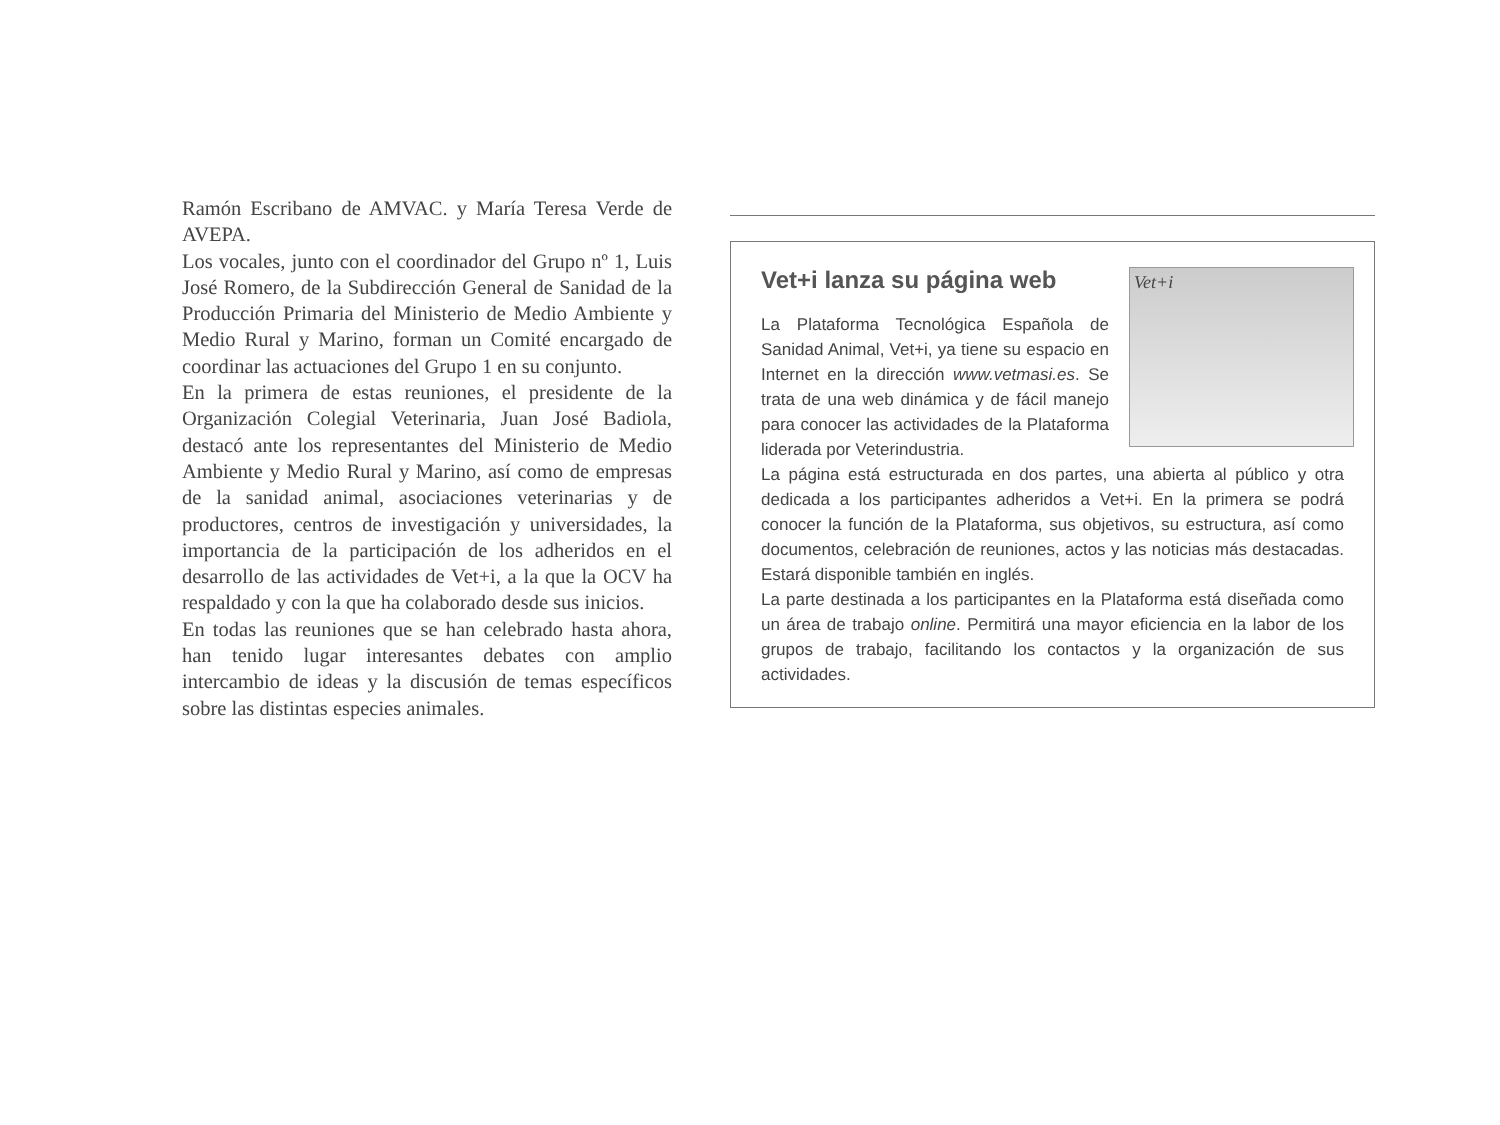Ramón Escribano de AMVAC. y María Teresa Verde de AVEPA.
Los vocales, junto con el coordinador del Grupo nº 1, Luis José Romero, de la Subdirección General de Sanidad de la Producción Primaria del Ministerio de Medio Ambiente y Medio Rural y Marino, forman un Comité encargado de coordinar las actuaciones del Grupo 1 en su conjunto.
En la primera de estas reuniones, el presidente de la Organización Colegial Veterinaria, Juan José Badiola, destacó ante los representantes del Ministerio de Medio Ambiente y Medio Rural y Marino, así como de empresas de la sanidad animal, asociaciones veterinarias y de productores, centros de investigación y universidades, la importancia de la participación de los adheridos en el desarrollo de las actividades de Vet+i, a la que la OCV ha respaldado y con la que ha colaborado desde sus inicios.
En todas las reuniones que se han celebrado hasta ahora, han tenido lugar interesantes debates con amplio intercambio de ideas y la discusión de temas específicos sobre las distintas especies animales.
Vet+i lanza su página web
Vet+i
La Plataforma Tecnológica Española de Sanidad Animal, Vet+i, ya tiene su espacio en Internet en la dirección www.vetmasi.es. Se trata de una web dinámica y de fácil manejo para conocer las actividades de la Plataforma liderada por Veterindustria.
La página está estructurada en dos partes, una abierta al público y otra dedicada a los participantes adheridos a Vet+i. En la primera se podrá conocer la función de la Plataforma, sus objetivos, su estructura, así como documentos, celebración de reuniones, actos y las noticias más destacadas. Estará disponible también en inglés.
La parte destinada a los participantes en la Plataforma está diseñada como un área de trabajo online. Permitirá una mayor eficiencia en la labor de los grupos de trabajo, facilitando los contactos y la organización de sus actividades.